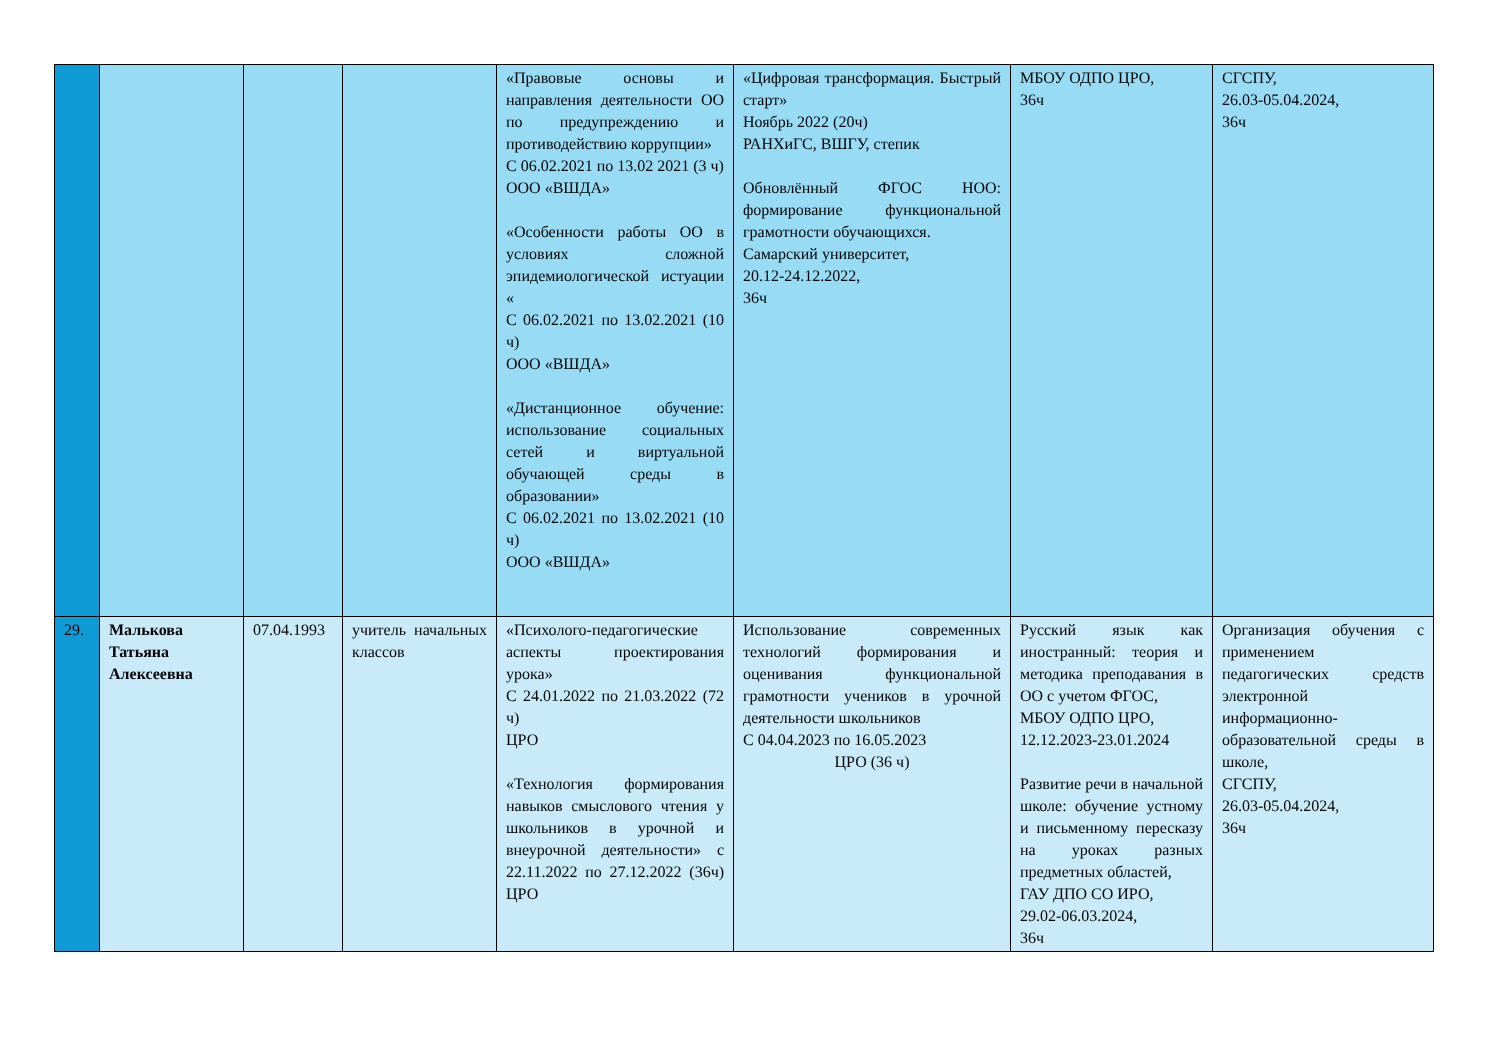| | | | | «Правовые основы и направления деятельности ОО по предупреждению и противодействию коррупции» С 06.02.2021 по 13.02 2021 (3 ч) ООО «ВШДА» «Особенности работы ОО в условиях сложной эпидемиологической истуации « С 06.02.2021 по 13.02.2021 (10 ч) ООО «ВШДА» «Дистанционное обучение: использование социальных сетей и виртуальной обучающей среды в образовании» С 06.02.2021 по 13.02.2021 (10 ч) ООО «ВШДА» | «Цифровая трансформация. Быстрый старт» Ноябрь 2022 (20ч) РАНХиГС, ВШГУ, степик Обновлённый ФГОС НОО: формирование функциональной грамотности обучающихся. Самарский университет, 20.12-24.12.2022, 36ч | МБОУ ОДПО ЦРО, 36ч | СГСПУ, 26.03-05.04.2024, 36ч |
| 29. | Малькова Татьяна Алексеевна | 07.04.1993 | учитель начальных классов | «Психолого-педагогические аспекты проектирования урока» С 24.01.2022 по 21.03.2022 (72 ч) ЦРО «Технология формирования навыков смыслового чтения у школьников в урочной и внеурочной деятельности» с 22.11.2022 по 27.12.2022 (36ч) ЦРО | Использование современных технологий формирования и оценивания функциональной грамотности учеников в урочной деятельности школьников С 04.04.2023 по 16.05.2023 ЦРО (36 ч) | Русский язык как иностранный: теория и методика преподавания в ОО с учетом ФГОС, МБОУ ОДПО ЦРО, 12.12.2023-23.01.2024 Развитие речи в начальной школе: обучение устному и письменному пересказу на уроках разных предметных областей, ГАУ ДПО СО ИРО, 29.02-06.03.2024, 36ч | Организация обучения с применением педагогических средств электронной информационно-образовательной среды в школе, СГСПУ, 26.03-05.04.2024, 36ч |